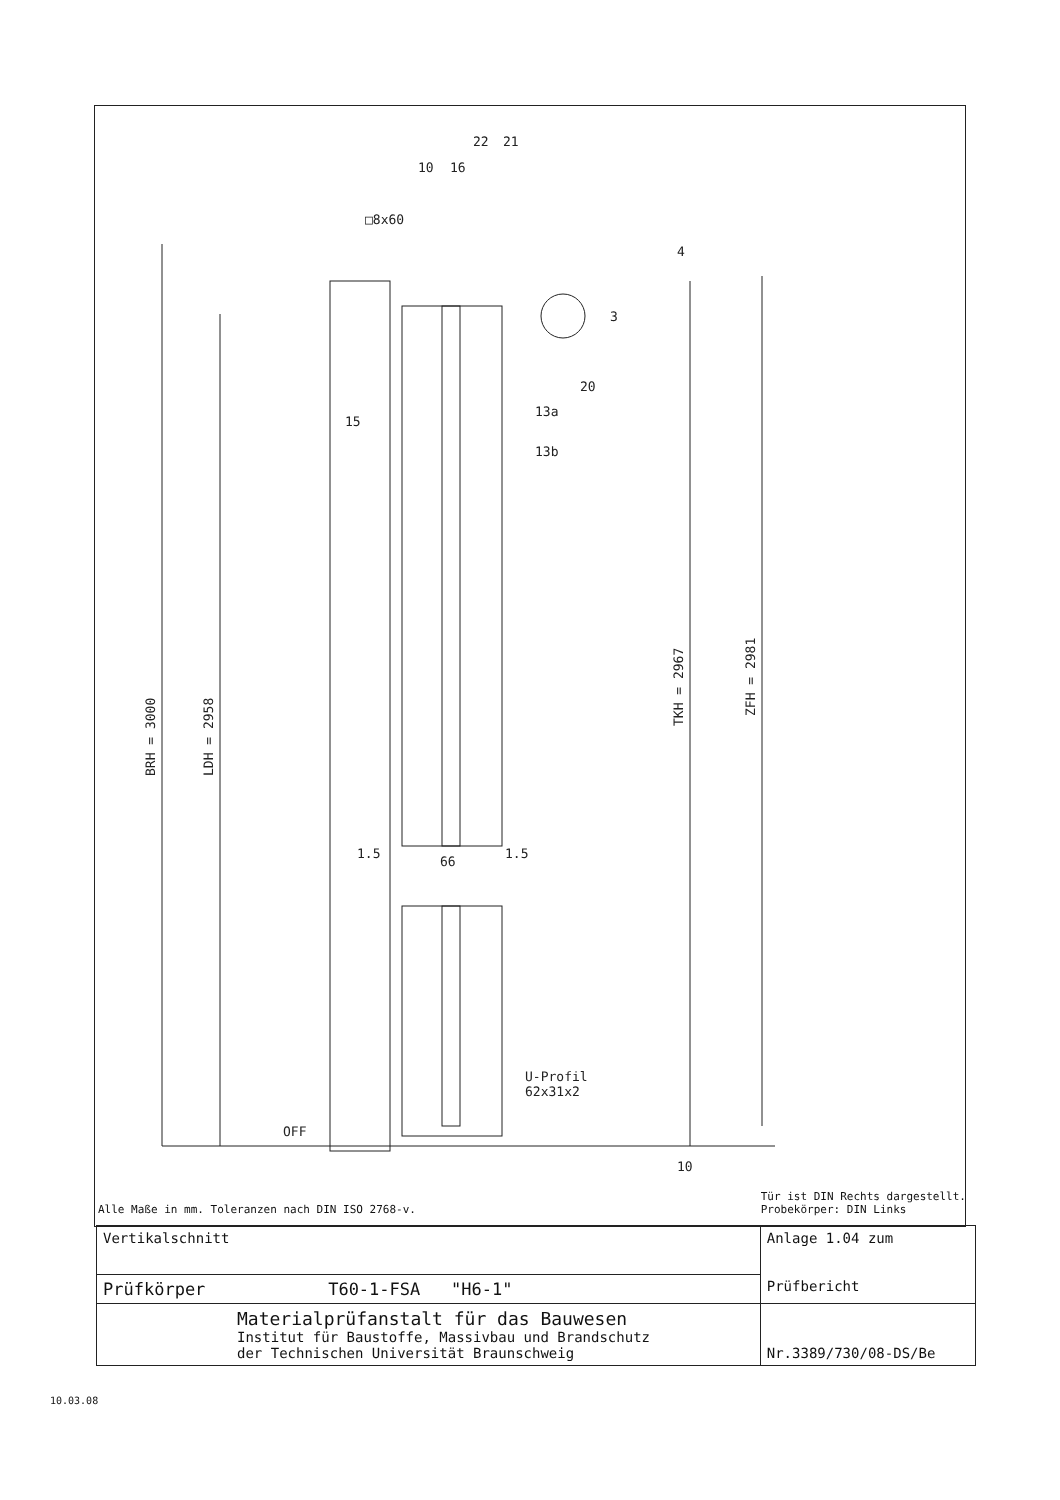BRH = 3000
LDH = 2958
TKH = 2967
ZFH = 2981
□8x60
66
1.5
1.5
U-Profil
62x31x2
OFF
10
4
10
16
22
21
3
20
15
13a
13b
Alle Maße in mm. Toleranzen nach DIN ISO 2768-v. Tür ist DIN Rechts dargestellt.
Probekörper: DIN Links
| Vertikalschnitt | Anlage 1.04 zum Prüfbericht |
| Prüfkörper T60-1-FSA "H6-1" | |
| Materialprüfanstalt für das Bauwesen Institut für Baustoffe, Massivbau und Brandschutz der Technischen Universität Braunschweig | Nr.3389/730/08-DS/Be |
10.03.08